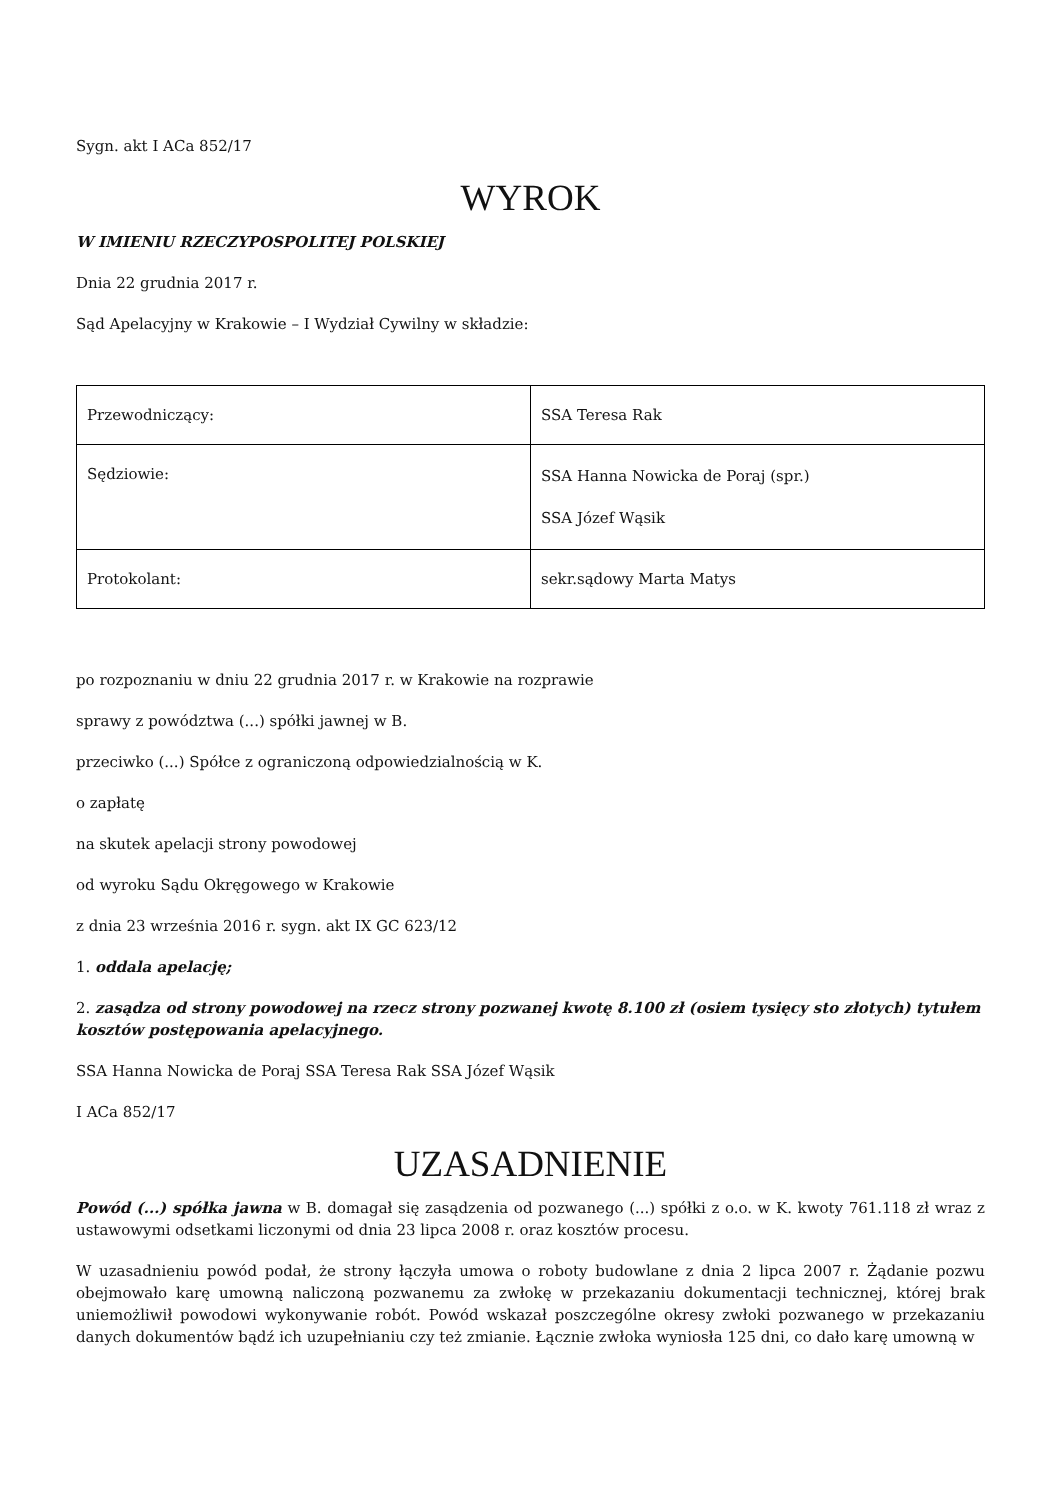Sygn. akt I ACa 852/17
WYROK
W IMIENIU RZECZYPOSPOLITEJ POLSKIEJ
Dnia 22 grudnia 2017 r.
Sąd Apelacyjny w Krakowie – I Wydział Cywilny w składzie:
| Przewodniczący: | SSA Teresa Rak |
| Sędziowie: | SSA Hanna Nowicka de Poraj (spr.) SSA Józef Wąsik |
| Protokolant: | sekr.sądowy Marta Matys |
po rozpoznaniu w dniu 22 grudnia 2017 r. w Krakowie na rozprawie
sprawy z powództwa (...) spółki jawnej w B.
przeciwko (...) Spółce z ograniczoną odpowiedzialnością w K.
o zapłatę
na skutek apelacji strony powodowej
od wyroku Sądu Okręgowego w Krakowie
z dnia 23 września 2016 r. sygn. akt IX GC 623/12
1. oddala apelację;
2. zasądza od strony powodowej na rzecz strony pozwanej kwotę 8.100 zł (osiem tysięcy sto złotych) tytułem kosztów postępowania apelacyjnego.
SSA Hanna Nowicka de Poraj SSA Teresa Rak SSA Józef Wąsik
I ACa 852/17
UZASADNIENIE
Powód (...) spółka jawna w B. domagał się zasądzenia od pozwanego (...) spółki z o.o. w K. kwoty 761.118 zł wraz z ustawowymi odsetkami liczonymi od dnia 23 lipca 2008 r. oraz kosztów procesu.
W uzasadnieniu powód podał, że strony łączyła umowa o roboty budowlane z dnia 2 lipca 2007 r. Żądanie pozwu obejmowało karę umowną naliczoną pozwanemu za zwłokę w przekazaniu dokumentacji technicznej, której brak uniemożliwił powodowi wykonywanie robót. Powód wskazał poszczególne okresy zwłoki pozwanego w przekazaniu danych dokumentów bądź ich uzupełnianiu czy też zmianie. Łącznie zwłoka wyniosła 125 dni, co dało karę umowną w